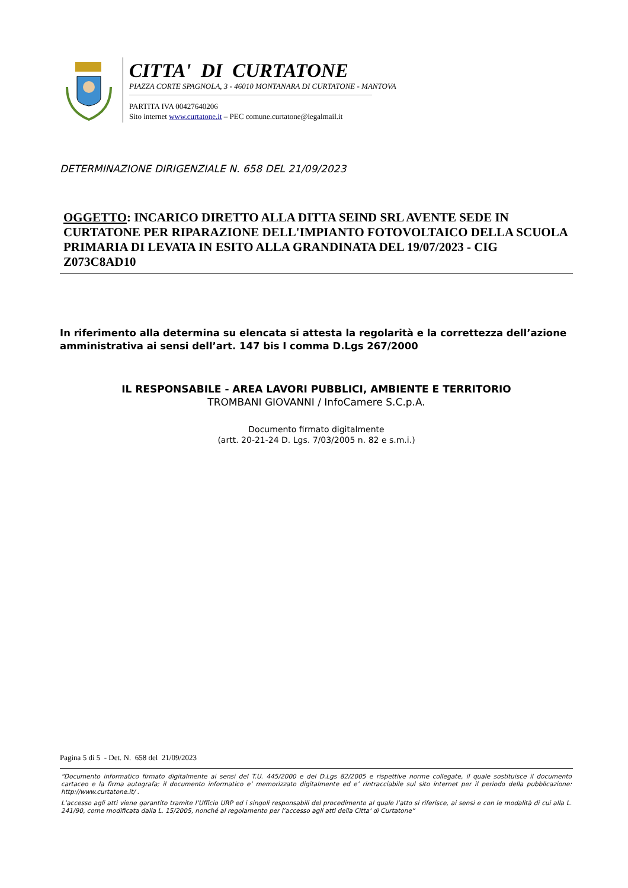CITTA' DI CURTATONE
PIAZZA CORTE SPAGNOLA, 3 - 46010 MONTANARA DI CURTATONE - MANTOVA
PARTITA IVA 00427640206
Sito internet www.curtatone.it – PEC comune.curtatone@legalmail.it
DETERMINAZIONE DIRIGENZIALE N. 658 DEL 21/09/2023
OGGETTO: INCARICO DIRETTO ALLA DITTA SEIND SRL AVENTE SEDE IN CURTATONE PER RIPARAZIONE DELL'IMPIANTO FOTOVOLTAICO DELLA SCUOLA PRIMARIA DI LEVATA IN ESITO ALLA GRANDINATA DEL 19/07/2023 - CIG Z073C8AD10
In riferimento alla determina su elencata si attesta la regolarità e la correttezza dell’azione amministrativa ai sensi dell’art. 147 bis I comma D.Lgs 267/2000
IL RESPONSABILE - AREA LAVORI PUBBLICI, AMBIENTE E TERRITORIO
TROMBANI GIOVANNI / InfoCamere S.C.p.A.
Documento firmato digitalmente
(artt. 20-21-24 D. Lgs. 7/03/2005 n. 82 e s.m.i.)
Pagina 5 di 5 - Det. N. 658 del 21/09/2023
“Documento informatico firmato digitalmente ai sensi del T.U. 445/2000 e del D.Lgs 82/2005 e rispettive norme collegate, il quale sostituisce il documento cartaceo e la firma autografa; il documento informatico e’ memorizzato digitalmente ed e’ rintracciabile sul sito internet per il periodo della pubblicazione: http://www.curtatone.it/ .
L’accesso agli atti viene garantito tramite l’Ufficio URP ed i singoli responsabili del procedimento al quale l’atto si riferisce, ai sensi e con le modalità di cui alla L. 241/90, come modificata dalla L. 15/2005, nonché al regolamento per l’accesso agli atti della Citta' di Curtatone”